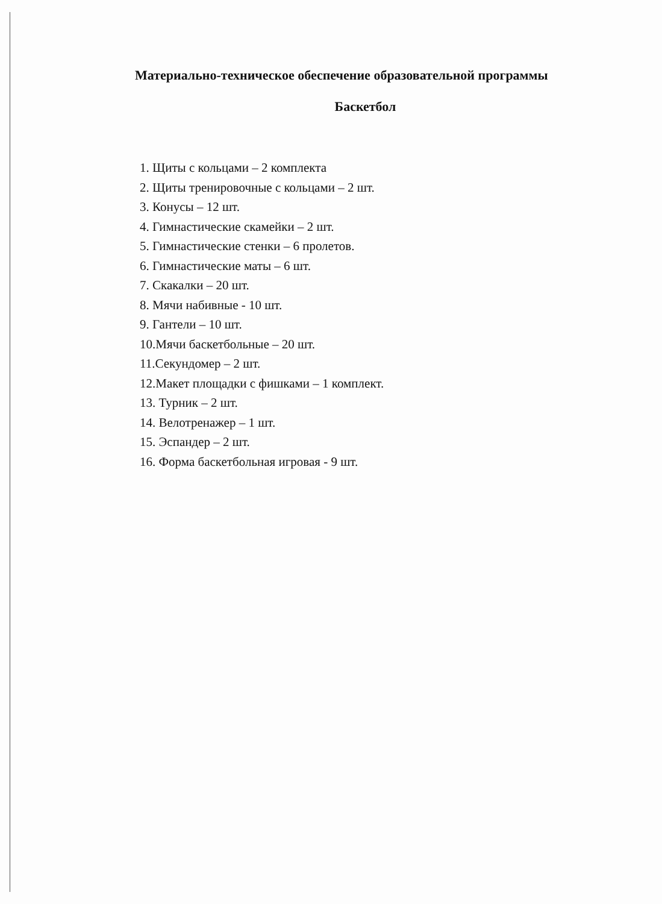Материально-техническое обеспечение образовательной программы
Баскетбол
1. Щиты с кольцами – 2 комплекта
2. Щиты тренировочные с кольцами – 2 шт.
3. Конусы – 12 шт.
4. Гимнастические скамейки – 2 шт.
5. Гимнастические стенки – 6 пролетов.
6. Гимнастические маты – 6 шт.
7. Скакалки – 20 шт.
8. Мячи набивные - 10 шт.
9. Гантели – 10 шт.
10.Мячи баскетбольные – 20 шт.
11.Секундомер – 2 шт.
12.Макет площадки с фишками – 1 комплект.
13. Турник – 2 шт.
14. Велотренажер – 1 шт.
15. Эспандер – 2 шт.
16. Форма баскетбольная игровая - 9 шт.